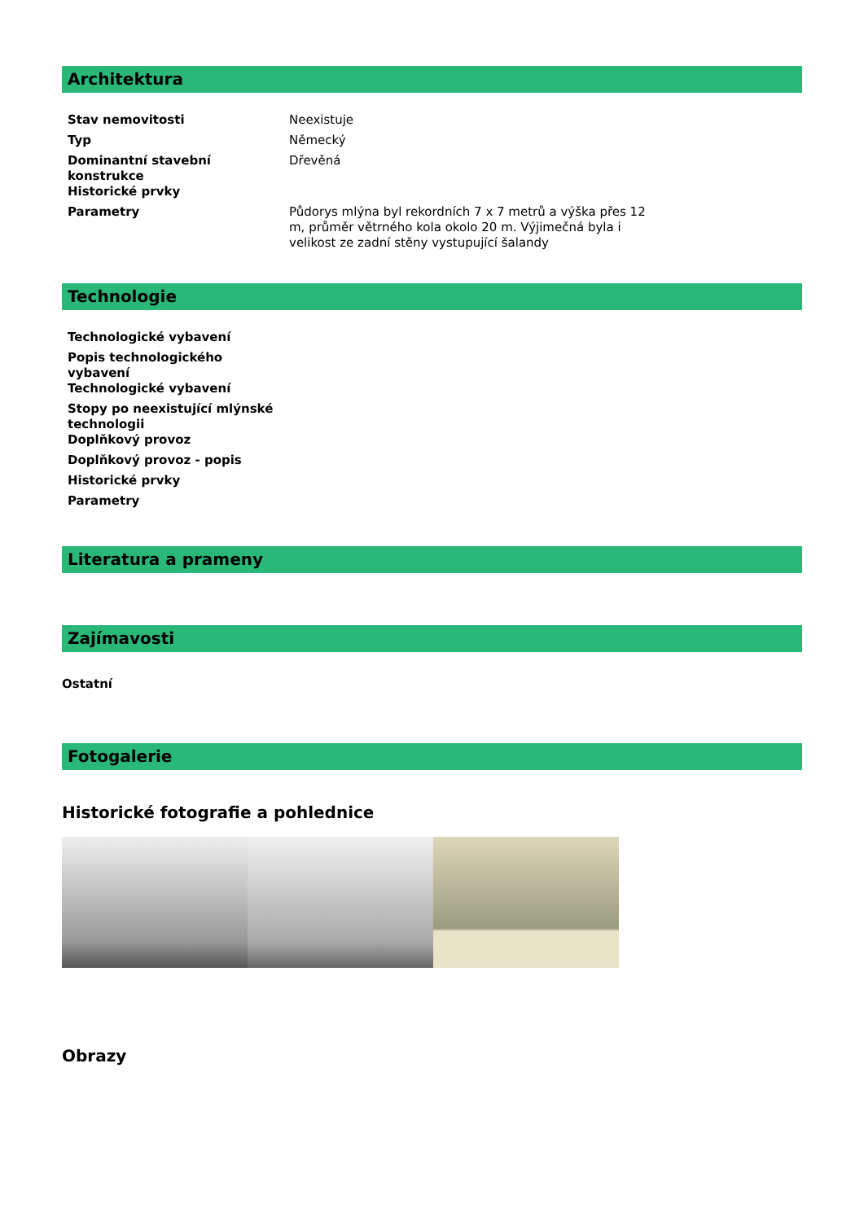Architektura
| Stav nemovitosti | Neexistuje |
| Typ | Německý |
| Dominantní stavební konstrukce | Dřevěná |
| Historické prvky | |
| Parametry | Půdorys mlýna byl rekordních 7 x 7 metrů a výška přes 12 m, průměr větrného kola okolo 20 m. Výjimečná byla i velikost ze zadní stěny vystupující šalandy |
Technologie
| Technologické vybavení |
| Popis technologického vybavení |
| Technologické vybavení |
| Stopy po neexistující mlýnské technologii |
| Doplňkový provoz |
| Doplňkový provoz - popis |
| Historické prvky |
| Parametry |
Literatura a prameny
Zajímavosti
Ostatní
Fotogalerie
Historické fotografie a pohlednice
Obrazy